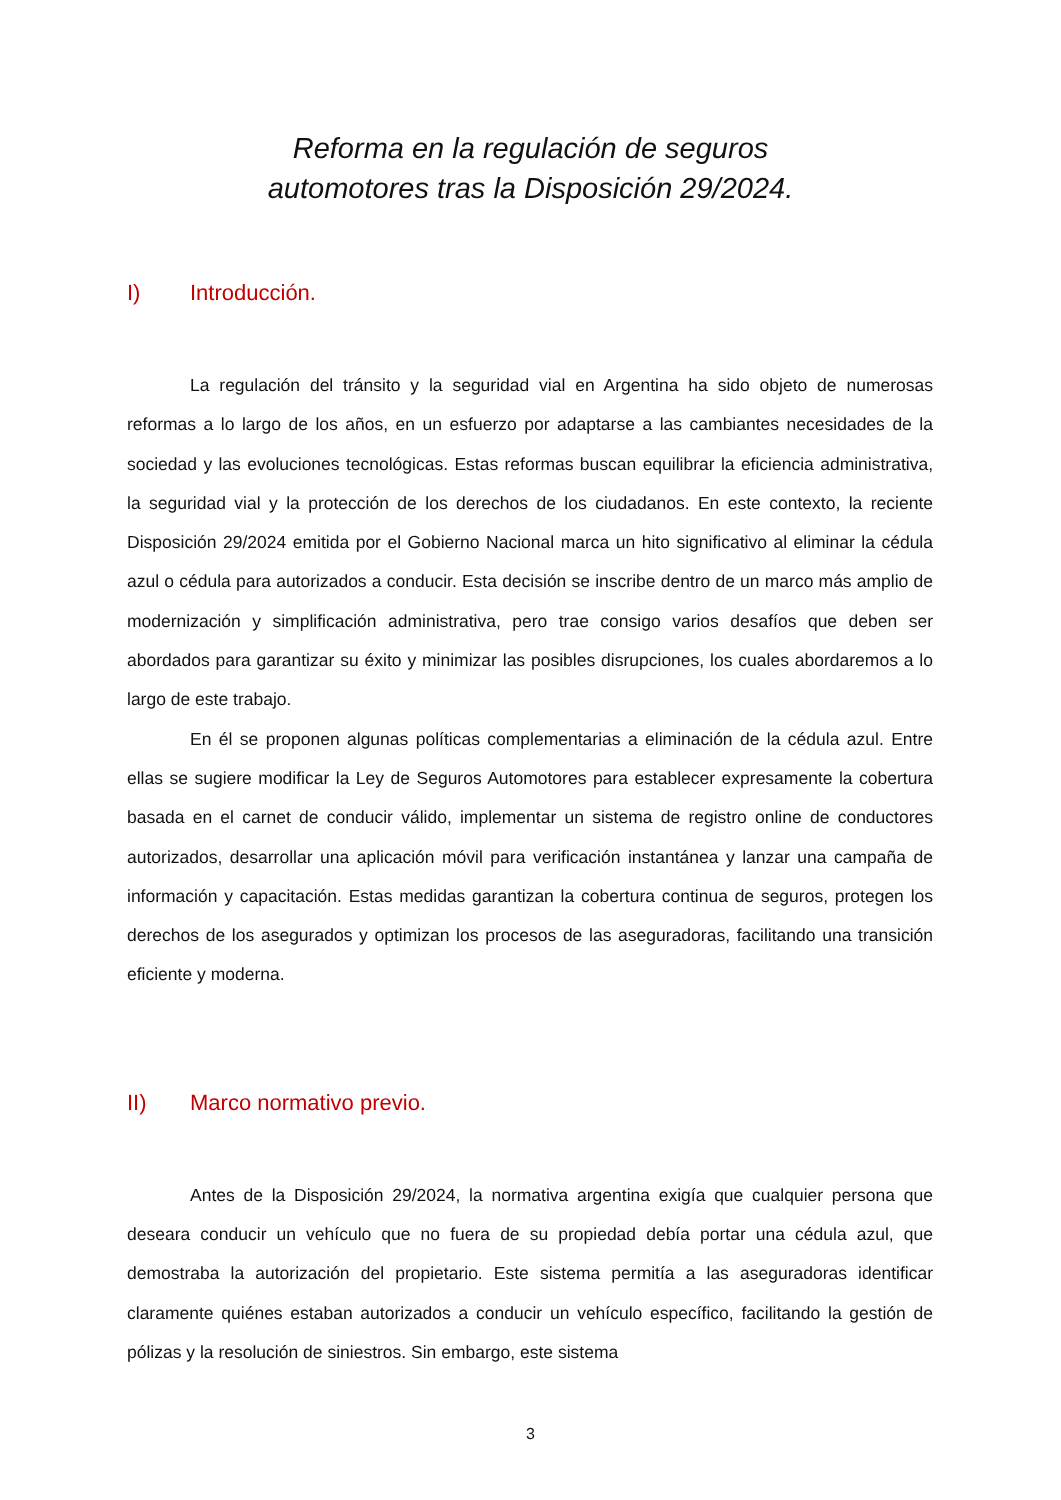Reforma en la regulación de seguros
automotores tras la Disposición 29/2024.
I) Introducción.
La regulación del tránsito y la seguridad vial en Argentina ha sido objeto de numerosas reformas a lo largo de los años, en un esfuerzo por adaptarse a las cambiantes necesidades de la sociedad y las evoluciones tecnológicas. Estas reformas buscan equilibrar la eficiencia administrativa, la seguridad vial y la protección de los derechos de los ciudadanos. En este contexto, la reciente Disposición 29/2024 emitida por el Gobierno Nacional marca un hito significativo al eliminar la cédula azul o cédula para autorizados a conducir. Esta decisión se inscribe dentro de un marco más amplio de modernización y simplificación administrativa, pero trae consigo varios desafíos que deben ser abordados para garantizar su éxito y minimizar las posibles disrupciones, los cuales abordaremos a lo largo de este trabajo.
En él se proponen algunas políticas complementarias a eliminación de la cédula azul. Entre ellas se sugiere modificar la Ley de Seguros Automotores para establecer expresamente la cobertura basada en el carnet de conducir válido, implementar un sistema de registro online de conductores autorizados, desarrollar una aplicación móvil para verificación instantánea y lanzar una campaña de información y capacitación. Estas medidas garantizan la cobertura continua de seguros, protegen los derechos de los asegurados y optimizan los procesos de las aseguradoras, facilitando una transición eficiente y moderna.
II) Marco normativo previo.
Antes de la Disposición 29/2024, la normativa argentina exigía que cualquier persona que deseara conducir un vehículo que no fuera de su propiedad debía portar una cédula azul, que demostraba la autorización del propietario. Este sistema permitía a las aseguradoras identificar claramente quiénes estaban autorizados a conducir un vehículo específico, facilitando la gestión de pólizas y la resolución de siniestros. Sin embargo, este sistema
3